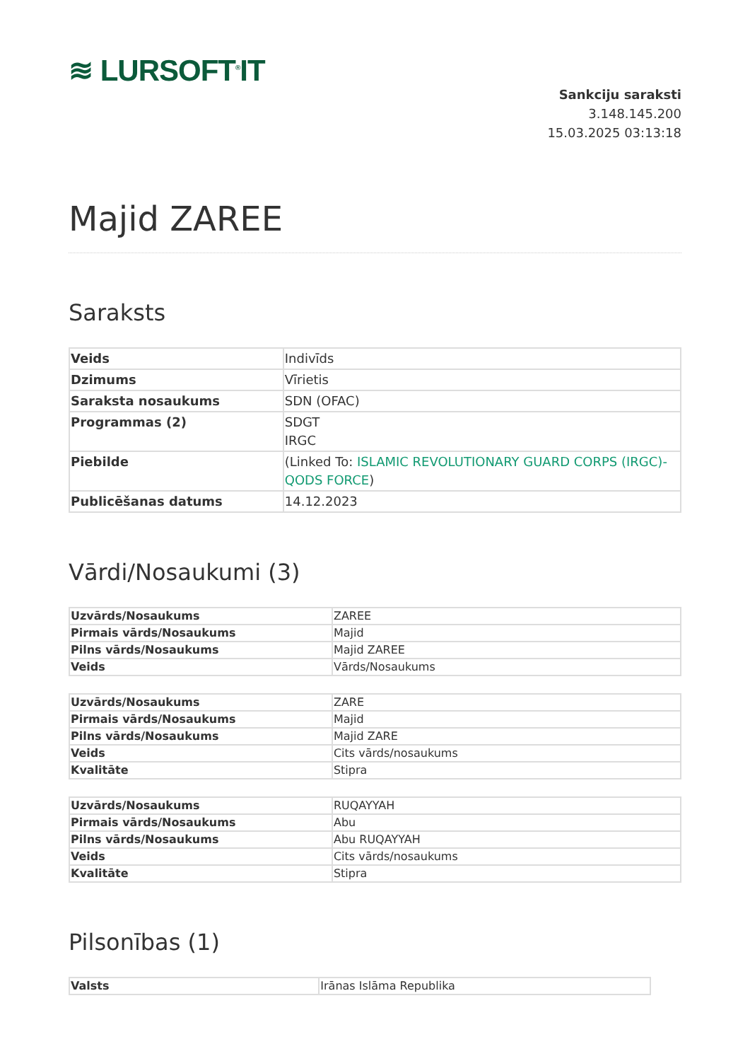≋ LURSOFT<sup>®</sup>IT
Sankciju saraksti
3.148.145.200
15.03.2025 03:13:18
Majid ZAREE
Saraksts
| Veids | Indivīds |
| Dzimums | Vīrietis |
| Saraksta nosaukums | SDN (OFAC) |
| Programmas (2) | SDGT IRGC |
| Piebilde | (Linked To: ISLAMIC REVOLUTIONARY GUARD CORPS (IRGC)-QODS FORCE ) |
| Publicēšanas datums | 14.12.2023 |
Vārdi/Nosaukumi (3)
| Uzvārds/Nosaukums | ZAREE |
| Pirmais vārds/Nosaukums | Majid |
| Pilns vārds/Nosaukums | Majid ZAREE |
| Veids | Vārds/Nosaukums |
| Uzvārds/Nosaukums | ZARE |
| Pirmais vārds/Nosaukums | Majid |
| Pilns vārds/Nosaukums | Majid ZARE |
| Veids | Cits vārds/nosaukums |
| Kvalitāte | Stipra |
| Uzvārds/Nosaukums | RUQAYYAH |
| Pirmais vārds/Nosaukums | Abu |
| Pilns vārds/Nosaukums | Abu RUQAYYAH |
| Veids | Cits vārds/nosaukums |
| Kvalitāte | Stipra |
Pilsonības (1)
| Valsts | Irānas Islāma Republika |